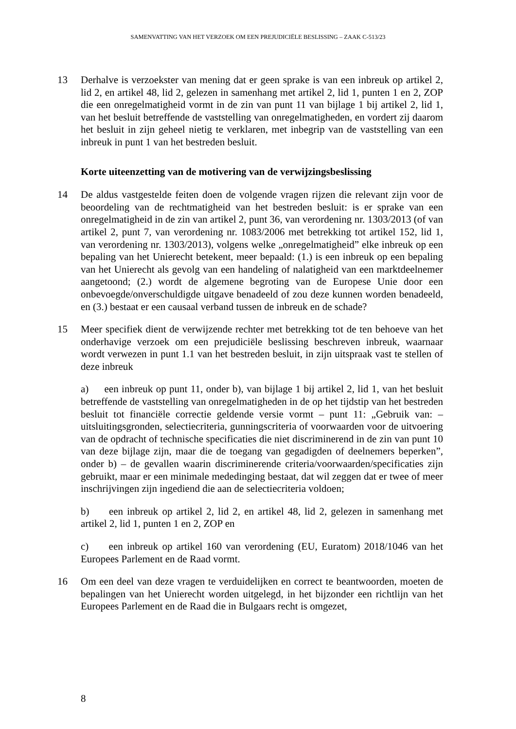SAMENVATTING VAN HET VERZOEK OM EEN PREJUDICIËLE BESLISSING – ZAAK C-513/23
13 Derhalve is verzoekster van mening dat er geen sprake is van een inbreuk op artikel 2, lid 2, en artikel 48, lid 2, gelezen in samenhang met artikel 2, lid 1, punten 1 en 2, ZOP die een onregelmatigheid vormt in de zin van punt 11 van bijlage 1 bij artikel 2, lid 1, van het besluit betreffende de vaststelling van onregelmatigheden, en vordert zij daarom het besluit in zijn geheel nietig te verklaren, met inbegrip van de vaststelling van een inbreuk in punt 1 van het bestreden besluit.
Korte uiteenzetting van de motivering van de verwijzingsbeslissing
14 De aldus vastgestelde feiten doen de volgende vragen rijzen die relevant zijn voor de beoordeling van de rechtmatigheid van het bestreden besluit: is er sprake van een onregelmatigheid in de zin van artikel 2, punt 36, van verordening nr. 1303/2013 (of van artikel 2, punt 7, van verordening nr. 1083/2006 met betrekking tot artikel 152, lid 1, van verordening nr. 1303/2013), volgens welke „onregelmatigheid” elke inbreuk op een bepaling van het Unierecht betekent, meer bepaald: (1.) is een inbreuk op een bepaling van het Unierecht als gevolg van een handeling of nalatigheid van een marktdeelnemer aangetoond; (2.) wordt de algemene begroting van de Europese Unie door een onbevoegde/onverschuldigde uitgave benadeeld of zou deze kunnen worden benadeeld, en (3.) bestaat er een causaal verband tussen de inbreuk en de schade?
15 Meer specifiek dient de verwijzende rechter met betrekking tot de ten behoeve van het onderhavige verzoek om een prejudiciële beslissing beschreven inbreuk, waarnaar wordt verwezen in punt 1.1 van het bestreden besluit, in zijn uitspraak vast te stellen of deze inbreuk
a) een inbreuk op punt 11, onder b), van bijlage 1 bij artikel 2, lid 1, van het besluit betreffende de vaststelling van onregelmatigheden in de op het tijdstip van het bestreden besluit tot financiële correctie geldende versie vormt – punt 11: „Gebruik van: – uitsluitingsgronden, selectiecriteria, gunningscriteria of voorwaarden voor de uitvoering van de opdracht of technische specificaties die niet discriminerend in de zin van punt 10 van deze bijlage zijn, maar die de toegang van gegadigden of deelnemers beperken”, onder b) – de gevallen waarin discriminerende criteria/voorwaarden/specificaties zijn gebruikt, maar er een minimale mededinging bestaat, dat wil zeggen dat er twee of meer inschrijvingen zijn ingediend die aan de selectiecriteria voldoen;
b) een inbreuk op artikel 2, lid 2, en artikel 48, lid 2, gelezen in samenhang met artikel 2, lid 1, punten 1 en 2, ZOP en
c) een inbreuk op artikel 160 van verordening (EU, Euratom) 2018/1046 van het Europees Parlement en de Raad vormt.
16 Om een deel van deze vragen te verduidelijken en correct te beantwoorden, moeten de bepalingen van het Unierecht worden uitgelegd, in het bijzonder een richtlijn van het Europees Parlement en de Raad die in Bulgaars recht is omgezet,
8